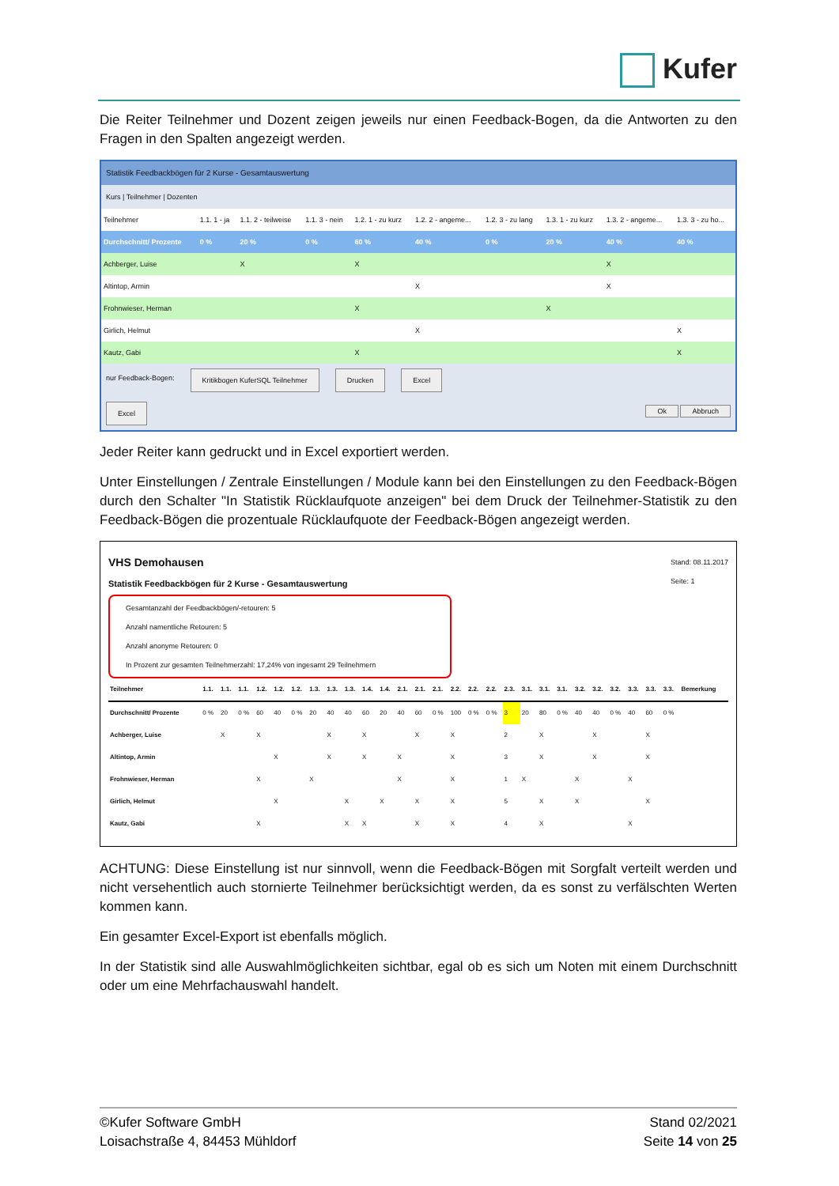Kufer
Die Reiter Teilnehmer und Dozent zeigen jeweils nur einen Feedback-Bogen, da die Antworten zu den Fragen in den Spalten angezeigt werden.
Statistik Feedbackbögen für 2 Kurse - Gesamtauswertung
Kurs | Teilnehmer | Dozenten
| Teilnehmer | 1.1. 1 - ja | 1.1. 2 - teilweise | 1.1. 3 - nein | 1.2. 1 - zu kurz | 1.2. 2 - angeme... | 1.2. 3 - zu lang | 1.3. 1 - zu kurz | 1.3. 2 - angeme... | 1.3. 3 - zu ho... |
| --- | --- | --- | --- | --- | --- | --- | --- | --- | --- |
| Durchschnitt/ Prozente | 0 % | 20 % | 0 % | 60 % | 40 % | 0 % | 20 % | 40 % | 40 % |
| Achberger, Luise | | X | | X | | | | X | |
| Altintop, Armin | | | | | X | | | X | |
| Frohnwieser, Herman | | | | X | | | X | | |
| Girlich, Helmut | | | | | X | | | | X |
| Kautz, Gabi | | | | X | | | | | X |
nur Feedback-Bogen: Kritikbogen KuferSQL Teilnehmer Drucken Excel
Excel Ok Abbruch
Jeder Reiter kann gedruckt und in Excel exportiert werden.
Unter Einstellungen / Zentrale Einstellungen / Module kann bei den Einstellungen zu den Feedback-Bögen durch den Schalter "In Statistik Rücklaufquote anzeigen" bei dem Druck der Teilnehmer-Statistik zu den Feedback-Bögen die prozentuale Rücklaufquote der Feedback-Bögen angezeigt werden.
VHS Demohausen
Statistik Feedbackbögen für 2 Kurse - Gesamtauswertung
Stand: 08.11.2017
Seite: 1
Gesamtanzahl der Feedbackbögen/-retouren: 5
Anzahl namentliche Retouren: 5
Anzahl anonyme Retouren: 0
In Prozent zur gesamten Teilnehmerzahl: 17,24% von ingesamt 29 Teilnehmern
| Teilnehmer | 1.1. | 1.1. | 1.1. | 1.2. | 1.2. | 1.2. | 1.3. | 1.3. | 1.3. | 1.4. | 1.4. | 2.1. | 2.1. | 2.1. | 2.2. | 2.2. | 2.2. | 2.3. | 3.1. | 3.1. | 3.1. | 3.2. | 3.2. | 3.2. | 3.3. | 3.3. | 3.3. | Bemerkung |
| --- | --- | --- | --- | --- | --- | --- | --- | --- | --- | --- | --- | --- | --- | --- | --- | --- | --- | --- | --- | --- | --- | --- | --- | --- | --- | --- | --- | --- |
| Durchschnitt/ Prozente | 0 % | 20 | 0 % | 60 | 40 | 0 % | 20 | 40 | 40 | 60 | 20 | 40 | 60 | 0 % | 100 | 0 % | 0 % | 3 | 20 | 80 | 0 % | 40 | 40 | 0 % | 40 | 60 | 0 % | |
| Achberger, Luise | | X | | X | | | | X | | X | | | X | | X | | | 2 | | X | | | X | | | X | | |
| Altintop, Armin | | | | | X | | | X | | X | | X | | | X | | | 3 | | X | | | X | | | X | | |
| Frohnwieser, Herman | | | | X | | | X | | | | | X | | | X | | | 1 | X | | | X | | | X | | | |
| Girlich, Helmut | | | | | X | | | | X | | X | | X | | X | | | 5 | | X | | X | | | | X | | |
| Kautz, Gabi | | | | X | | | | | X | X | | | X | | X | | | 4 | | X | | | | | X | | | |
ACHTUNG: Diese Einstellung ist nur sinnvoll, wenn die Feedback-Bögen mit Sorgfalt verteilt werden und nicht versehentlich auch stornierte Teilnehmer berücksichtigt werden, da es sonst zu verfälschten Werten kommen kann.
Ein gesamter Excel-Export ist ebenfalls möglich.
In der Statistik sind alle Auswahlmöglichkeiten sichtbar, egal ob es sich um Noten mit einem Durchschnitt oder um eine Mehrfachauswahl handelt.
©Kufer Software GmbH
Loisachstraße 4, 84453 Mühldorf
Stand 02/2021
Seite 14 von 25